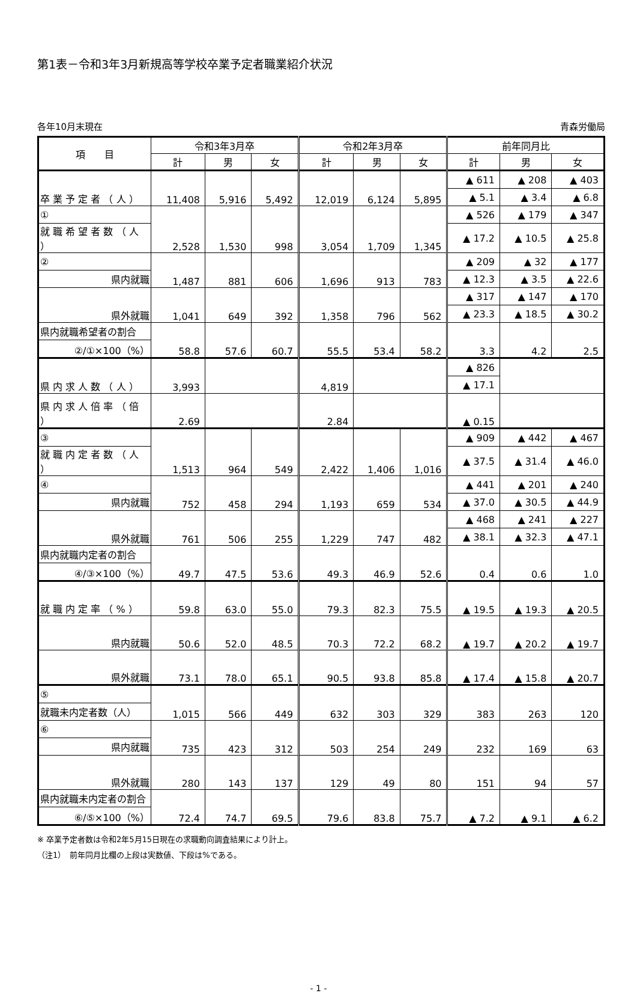第1表－令和3年3月新規高等学校卒業予定者職業紹介状況
各年10月末現在 青森労働局
| 項 目 | 令和3年3月卒 | | | 令和2年3月卒 | | | 前年同月比 | | |
| --- | --- | --- | --- | --- | --- | --- | --- | --- | --- |
| | 計 | 男 | 女 | 計 | 男 | 女 | 計 | 男 | 女 |
| 卒 業 予 定 者 （ 人 ） | 11,408 | 5,916 | 5,492 | 12,019 | 6,124 | 5,895 | ▲ 611 | ▲ 208 | ▲ 403 |
| | | | | | | | ▲ 5.1 | ▲ 3.4 | ▲ 6.8 |
| ① | 2,528 | 1,530 | 998 | 3,054 | 1,709 | 1,345 | ▲ 526 | ▲ 179 | ▲ 347 |
| 就 職 希 望 者 数 （ 人 ） | | | | | | | ▲ 17.2 | ▲ 10.5 | ▲ 25.8 |
| ② | 1,487 | 881 | 606 | 1,696 | 913 | 783 | ▲ 209 | ▲ 32 | ▲ 177 |
| 県内就職 | | | | | | | ▲ 12.3 | ▲ 3.5 | ▲ 22.6 |
| 県外就職 | 1,041 | 649 | 392 | 1,358 | 796 | 562 | ▲ 317 | ▲ 147 | ▲ 170 |
| | | | | | | | ▲ 23.3 | ▲ 18.5 | ▲ 30.2 |
| 県内就職希望者の割合 | 58.8 | 57.6 | 60.7 | 55.5 | 53.4 | 58.2 | 3.3 | 4.2 | 2.5 |
| ②/①×100（%） | | | | | | | | | |
| 県 内 求 人 数 （ 人 ） | 3,993 | | | 4,819 | | | ▲ 826 | | |
| | | | | | | | ▲ 17.1 | | |
| 県 内 求 人 倍 率 （ 倍 ） | 2.69 | | | 2.84 | | | ▲ 0.15 | | |
| ③ | 1,513 | 964 | 549 | 2,422 | 1,406 | 1,016 | ▲ 909 | ▲ 442 | ▲ 467 |
| 就 職 内 定 者 数 （ 人 ） | | | | | | | ▲ 37.5 | ▲ 31.4 | ▲ 46.0 |
| ④ | 752 | 458 | 294 | 1,193 | 659 | 534 | ▲ 441 | ▲ 201 | ▲ 240 |
| 県内就職 | | | | | | | ▲ 37.0 | ▲ 30.5 | ▲ 44.9 |
| 県外就職 | 761 | 506 | 255 | 1,229 | 747 | 482 | ▲ 468 | ▲ 241 | ▲ 227 |
| | | | | | | | ▲ 38.1 | ▲ 32.3 | ▲ 47.1 |
| 県内就職内定者の割合 | 49.7 | 47.5 | 53.6 | 49.3 | 46.9 | 52.6 | 0.4 | 0.6 | 1.0 |
| ④/③×100（%） | | | | | | | | | |
| 就 職 内 定 率 （ % ） | 59.8 | 63.0 | 55.0 | 79.3 | 82.3 | 75.5 | ▲ 19.5 | ▲ 19.3 | ▲ 20.5 |
| 県内就職 | 50.6 | 52.0 | 48.5 | 70.3 | 72.2 | 68.2 | ▲ 19.7 | ▲ 20.2 | ▲ 19.7 |
| 県外就職 | 73.1 | 78.0 | 65.1 | 90.5 | 93.8 | 85.8 | ▲ 17.4 | ▲ 15.8 | ▲ 20.7 |
| ⑤ | 1,015 | 566 | 449 | 632 | 303 | 329 | 383 | 263 | 120 |
| 就職未内定者数（人） | | | | | | | | | |
| ⑥ | 735 | 423 | 312 | 503 | 254 | 249 | 232 | 169 | 63 |
| 県内就職 | | | | | | | | | |
| 県外就職 | 280 | 143 | 137 | 129 | 49 | 80 | 151 | 94 | 57 |
| 県内就職未内定者の割合 | 72.4 | 74.7 | 69.5 | 79.6 | 83.8 | 75.7 | ▲ 7.2 | ▲ 9.1 | ▲ 6.2 |
| ⑥/⑤×100（%） | | | | | | | | | |
※ 卒業予定者数は令和2年5月15日現在の求職動向調査結果により計上。
（注1）　前年同月比欄の上段は実数値、下段は%である。
- 1 -